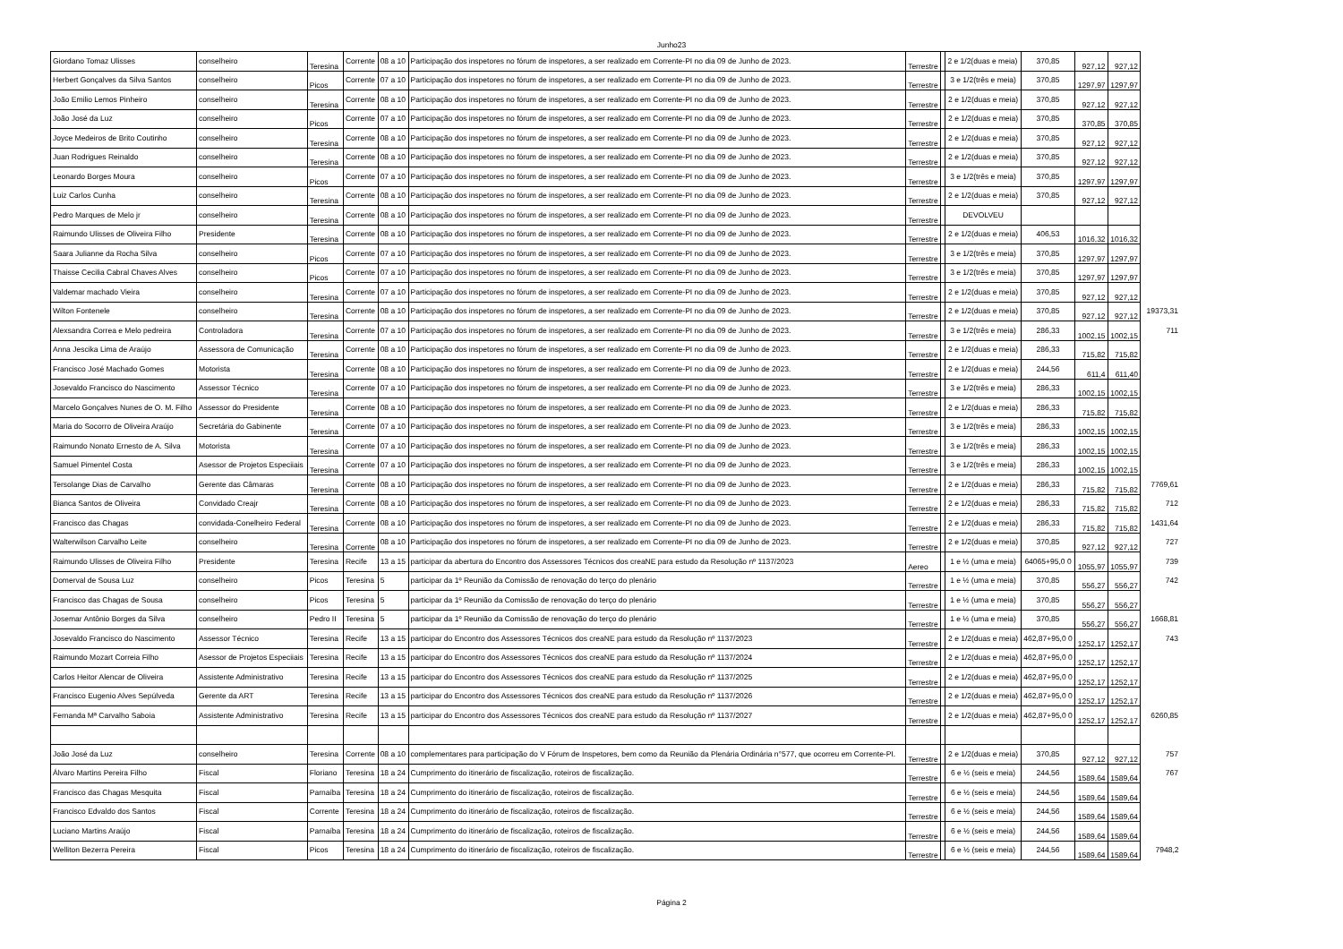Junho23
| Giordano Tomaz Ulisses | conselheiro | Teresina | Corrente | 08 a 10 | Participação dos inspetores no fórum de inspetores, a ser realizado em Corrente-PI no dia 09 de Junho de 2023. | Terrestre | | 2 e 1/2(duas e meia) | 370,85 | 927,12 | 927,12 | |
| Herbert Gonçalves da Silva Santos | conselheiro | Picos | Corrente | 07 a 10 | Participação dos inspetores no fórum de inspetores, a ser realizado em Corrente-PI no dia 09 de Junho de 2023. | Terrestre | | 3 e 1/2(três e meia) | 370,85 | 1297,97 | 1297,97 | |
| João Emilio Lemos Pinheiro | conselheiro | Teresina | Corrente | 08 a 10 | Participação dos inspetores no fórum de inspetores, a ser realizado em Corrente-PI no dia 09 de Junho de 2023. | Terrestre | | 2 e 1/2(duas e meia) | 370,85 | 927,12 | 927,12 | |
| João José da Luz | conselheiro | Picos | Corrente | 07 a 10 | Participação dos inspetores no fórum de inspetores, a ser realizado em Corrente-PI no dia 09 de Junho de 2023. | Terrestre | | 2 e 1/2(duas e meia) | 370,85 | 370,85 | 370,85 | |
| Joyce Medeiros de Brito Coutinho | conselheiro | Teresina | Corrente | 08 a 10 | Participação dos inspetores no fórum de inspetores, a ser realizado em Corrente-PI no dia 09 de Junho de 2023. | Terrestre | | 2 e 1/2(duas e meia) | 370,85 | 927,12 | 927,12 | |
| Juan Rodrigues Reinaldo | conselheiro | Teresina | Corrente | 08 a 10 | Participação dos inspetores no fórum de inspetores, a ser realizado em Corrente-PI no dia 09 de Junho de 2023. | Terrestre | | 2 e 1/2(duas e meia) | 370,85 | 927,12 | 927,12 | |
| Leonardo Borges Moura | conselheiro | Picos | Corrente | 07 a 10 | Participação dos inspetores no fórum de inspetores, a ser realizado em Corrente-PI no dia 09 de Junho de 2023. | Terrestre | | 3 e 1/2(três e meia) | 370,85 | 1297,97 | 1297,97 | |
| Luiz Carlos Cunha | conselheiro | Teresina | Corrente | 08 a 10 | Participação dos inspetores no fórum de inspetores, a ser realizado em Corrente-PI no dia 09 de Junho de 2023. | Terrestre | | 2 e 1/2(duas e meia) | 370,85 | 927,12 | 927,12 | |
| Pedro Marques de Melo jr | conselheiro | Teresina | Corrente | 08 a 10 | Participação dos inspetores no fórum de inspetores, a ser realizado em Corrente-PI no dia 09 de Junho de 2023. | Terrestre | | DEVOLVEU | | | | |
| Raimundo Ulisses de Oliveira Filho | Presidente | Teresina | Corrente | 08 a 10 | Participação dos inspetores no fórum de inspetores, a ser realizado em Corrente-PI no dia 09 de Junho de 2023. | Terrestre | | 2 e 1/2(duas e meia) | 406,53 | 1016,32 | 1016,32 | |
| Saara Julianne da Rocha Silva | conselheiro | Picos | Corrente | 07 a 10 | Participação dos inspetores no fórum de inspetores, a ser realizado em Corrente-PI no dia 09 de Junho de 2023. | Terrestre | | 3 e 1/2(três e meia) | 370,85 | 1297,97 | 1297,97 | |
| Thaisse Cecilia Cabral Chaves Alves | conselheiro | Picos | Corrente | 07 a 10 | Participação dos inspetores no fórum de inspetores, a ser realizado em Corrente-PI no dia 09 de Junho de 2023. | Terrestre | | 3 e 1/2(três e meia) | 370,85 | 1297,97 | 1297,97 | |
| Valdemar machado Vieira | conselheiro | Teresina | Corrente | 07 a 10 | Participação dos inspetores no fórum de inspetores, a ser realizado em Corrente-PI no dia 09 de Junho de 2023. | Terrestre | | 2 e 1/2(duas e meia) | 370,85 | 927,12 | 927,12 | |
| Wilton Fontenele | conselheiro | Teresina | Corrente | 08 a 10 | Participação dos inspetores no fórum de inspetores, a ser realizado em Corrente-PI no dia 09 de Junho de 2023. | Terrestre | | 2 e 1/2(duas e meia) | 370,85 | 927,12 | 927,12 | 19373,31 |
| Alexsandra Correa e Melo pedreira | Controladora | Teresina | Corrente | 07 a 10 | Participação dos inspetores no fórum de inspetores, a ser realizado em Corrente-PI no dia 09 de Junho de 2023. | Terrestre | | 3 e 1/2(três e meia) | 286,33 | 1002,15 | 1002,15 | 711 |
| Anna Jescika Lima de Araújo | Assessora de Comunicação | Teresina | Corrente | 08 a 10 | Participação dos inspetores no fórum de inspetores, a ser realizado em Corrente-PI no dia 09 de Junho de 2023. | Terrestre | | 2 e 1/2(duas e meia) | 286,33 | 715,82 | 715,82 | |
| Francisco José Machado Gomes | Motorista | Teresina | Corrente | 08 a 10 | Participação dos inspetores no fórum de inspetores, a ser realizado em Corrente-PI no dia 09 de Junho de 2023. | Terrestre | | 2 e 1/2(duas e meia) | 244,56 | 611,4 | 611,40 | |
| Josevaldo Francisco do Nascimento | Assessor Técnico | Teresina | Corrente | 07 a 10 | Participação dos inspetores no fórum de inspetores, a ser realizado em Corrente-PI no dia 09 de Junho de 2023. | Terrestre | | 3 e 1/2(três e meia) | 286,33 | 1002,15 | 1002,15 | |
| Marcelo Gonçalves Nunes de O. M. Filho | Assessor do Presidente | Teresina | Corrente | 08 a 10 | Participação dos inspetores no fórum de inspetores, a ser realizado em Corrente-PI no dia 09 de Junho de 2023. | Terrestre | | 2 e 1/2(duas e meia) | 286,33 | 715,82 | 715,82 | |
| Maria do Socorro de Oliveira Araújo | Secretária do Gabinente | Teresina | Corrente | 07 a 10 | Participação dos inspetores no fórum de inspetores, a ser realizado em Corrente-PI no dia 09 de Junho de 2023. | Terrestre | | 3 e 1/2(três e meia) | 286,33 | 1002,15 | 1002,15 | |
| Raimundo Nonato Ernesto de A. Silva | Motorista | Teresina | Corrente | 07 a 10 | Participação dos inspetores no fórum de inspetores, a ser realizado em Corrente-PI no dia 09 de Junho de 2023. | Terrestre | | 3 e 1/2(três e meia) | 286,33 | 1002,15 | 1002,15 | |
| Samuel Pimentel Costa | Asessor de Projetos Especiiais | Teresina | Corrente | 07 a 10 | Participação dos inspetores no fórum de inspetores, a ser realizado em Corrente-PI no dia 09 de Junho de 2023. | Terrestre | | 3 e 1/2(três e meia) | 286,33 | 1002,15 | 1002,15 | |
| Tersolange Dias de Carvalho | Gerente das Câmaras | Teresina | Corrente | 08 a 10 | Participação dos inspetores no fórum de inspetores, a ser realizado em Corrente-PI no dia 09 de Junho de 2023. | Terrestre | | 2 e 1/2(duas e meia) | 286,33 | 715,82 | 715,82 | 7769,61 |
| Bianca Santos de Oliveira | Convidado Creajr | Teresina | Corrente | 08 a 10 | Participação dos inspetores no fórum de inspetores, a ser realizado em Corrente-PI no dia 09 de Junho de 2023. | Terrestre | | 2 e 1/2(duas e meia) | 286,33 | 715,82 | 715,82 | 712 |
| Francisco das Chagas | convidada-Conelheiro Federal | Teresina | Corrente | 08 a 10 | Participação dos inspetores no fórum de inspetores, a ser realizado em Corrente-PI no dia 09 de Junho de 2023. | Terrestre | | 2 e 1/2(duas e meia) | 286,33 | 715,82 | 715,82 | 1431,64 |
| Walterwilson Carvalho Leite | conselheiro | Teresina | Corrente | 08 a 10 | Participação dos inspetores no fórum de inspetores, a ser realizado em Corrente-PI no dia 09 de Junho de 2023. | Terrestre | | 2 e 1/2(duas e meia) | 370,85 | 927,12 | 927,12 | 727 |
| Raimundo Ulisses de Oliveira Filho | Presidente | Teresina | Recife | 13 a 15 | participar da abertura do Encontro dos Assessores Técnicos dos creaNE para estudo da Resolução nº 1137/2023 | Aereo | | 1 e ½ (uma e meia) | 64065+95,0 0 | 1055,97 | 1055,97 | 739 |
| Domerval de Sousa Luz | conselheiro | Picos | Teresina | 5 | participar da 1º Reunião da Comissão de renovação do terço do plenário | Terrestre | | 1 e ½ (uma e meia) | 370,85 | 556,27 | 556,27 | 742 |
| Francisco das Chagas de Sousa | conselheiro | Picos | Teresina | 5 | participar da 1º Reunião da Comissão de renovação do terço do plenário | Terrestre | | 1 e ½ (uma e meia) | 370,85 | 556,27 | 556,27 | |
| Josemar Antônio Borges da Silva | conselheiro | Pedro II | Teresina | 5 | participar da 1º Reunião da Comissão de renovação do terço do plenário | Terrestre | | 1 e ½ (uma e meia) | 370,85 | 556,27 | 556,27 | 1668,81 |
| Josevaldo Francisco do Nascimento | Assessor Técnico | Teresina | Recife | 13 a 15 | participar do Encontro dos Assessores Técnicos dos creaNE para estudo da Resolução nº 1137/2023 | Terrestre | | 2 e 1/2(duas e meia) | 462,87+95,0 0 | 1252,17 | 1252,17 | 743 |
| Raimundo Mozart Correia Filho | Asessor de Projetos Especiiais | Teresina | Recife | 13 a 15 | participar do Encontro dos Assessores Técnicos dos creaNE para estudo da Resolução nº 1137/2024 | Terrestre | | 2 e 1/2(duas e meia) | 462,87+95,0 0 | 1252,17 | 1252,17 | |
| Carlos Heitor Alencar de Oliveira | Assistente Administrativo | Teresina | Recife | 13 a 15 | participar do Encontro dos Assessores Técnicos dos creaNE para estudo da Resolução nº 1137/2025 | Terrestre | | 2 e 1/2(duas e meia) | 462,87+95,0 0 | 1252,17 | 1252,17 | |
| Francisco Eugenio Alves Sepúlveda | Gerente da ART | Teresina | Recife | 13 a 15 | participar do Encontro dos Assessores Técnicos dos creaNE para estudo da Resolução nº 1137/2026 | Terrestre | | 2 e 1/2(duas e meia) | 462,87+95,0 0 | 1252,17 | 1252,17 | |
| Fernanda Mª Carvalho Saboia | Assistente Administrativo | Teresina | Recife | 13 a 15 | participar do Encontro dos Assessores Técnicos dos creaNE para estudo da Resolução nº 1137/2027 | Terrestre | | 2 e 1/2(duas e meia) | 462,87+95,0 0 | 1252,17 | 1252,17 | 6260,85 |
| João José da Luz | conselheiro | Teresina | Corrente | 08 a 10 | complementares para participação do V Fórum de Inspetores, bem como da Reunião da Plenária Ordinária n°577, que ocorreu em Corrente-PI. | Terrestre | | 2 e 1/2(duas e meia) | 370,85 | 927,12 | 927,12 | 757 |
| Álvaro Martins Pereira Filho | Fiscal | Floriano | Teresina | 18 a 24 | Cumprimento do itinerário de fiscalização, roteiros de fiscalização. | Terrestre | | 6 e ½ (seis e meia) | 244,56 | 1589,64 | 1589,64 | 767 |
| Francisco das Chagas Mesquita | Fiscal | Parnaíba | Teresina | 18 a 24 | Cumprimento do itinerário de fiscalização, roteiros de fiscalização. | Terrestre | | 6 e ½ (seis e meia) | 244,56 | 1589,64 | 1589,64 | |
| Francisco Edvaldo dos Santos | Fiscal | Corrente | Teresina | 18 a 24 | Cumprimento do itinerário de fiscalização, roteiros de fiscalização. | Terrestre | | 6 e ½ (seis e meia) | 244,56 | 1589,64 | 1589,64 | |
| Luciano Martins Araújo | Fiscal | Parnaíba | Teresina | 18 a 24 | Cumprimento do itinerário de fiscalização, roteiros de fiscalização. | Terrestre | | 6 e ½ (seis e meia) | 244,56 | 1589,64 | 1589,64 | |
| Welliton Bezerra Pereira | Fiscal | Picos | Teresina | 18 a 24 | Cumprimento do itinerário de fiscalização, roteiros de fiscalização. | Terrestre | | 6 e ½ (seis e meia) | 244,56 | 1589,64 | 1589,64 | 7948,2 |
Página 2